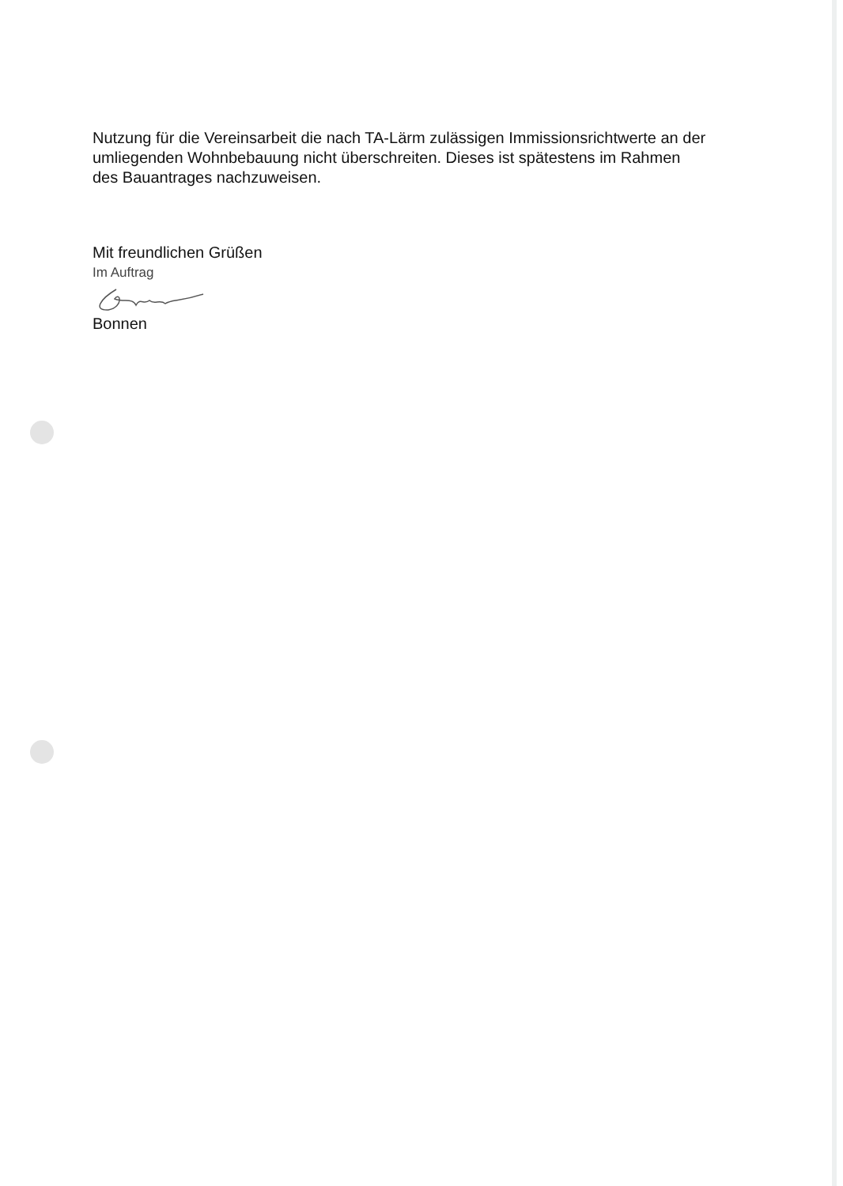Nutzung für die Vereinsarbeit die nach TA-Lärm zulässigen Immissionsrichtwerte an der umliegenden Wohnbebauung nicht überschreiten. Dieses ist spätestens im Rahmen des Bauantrages nachzuweisen.
Mit freundlichen Grüßen
Im Auftrag
Bonnen